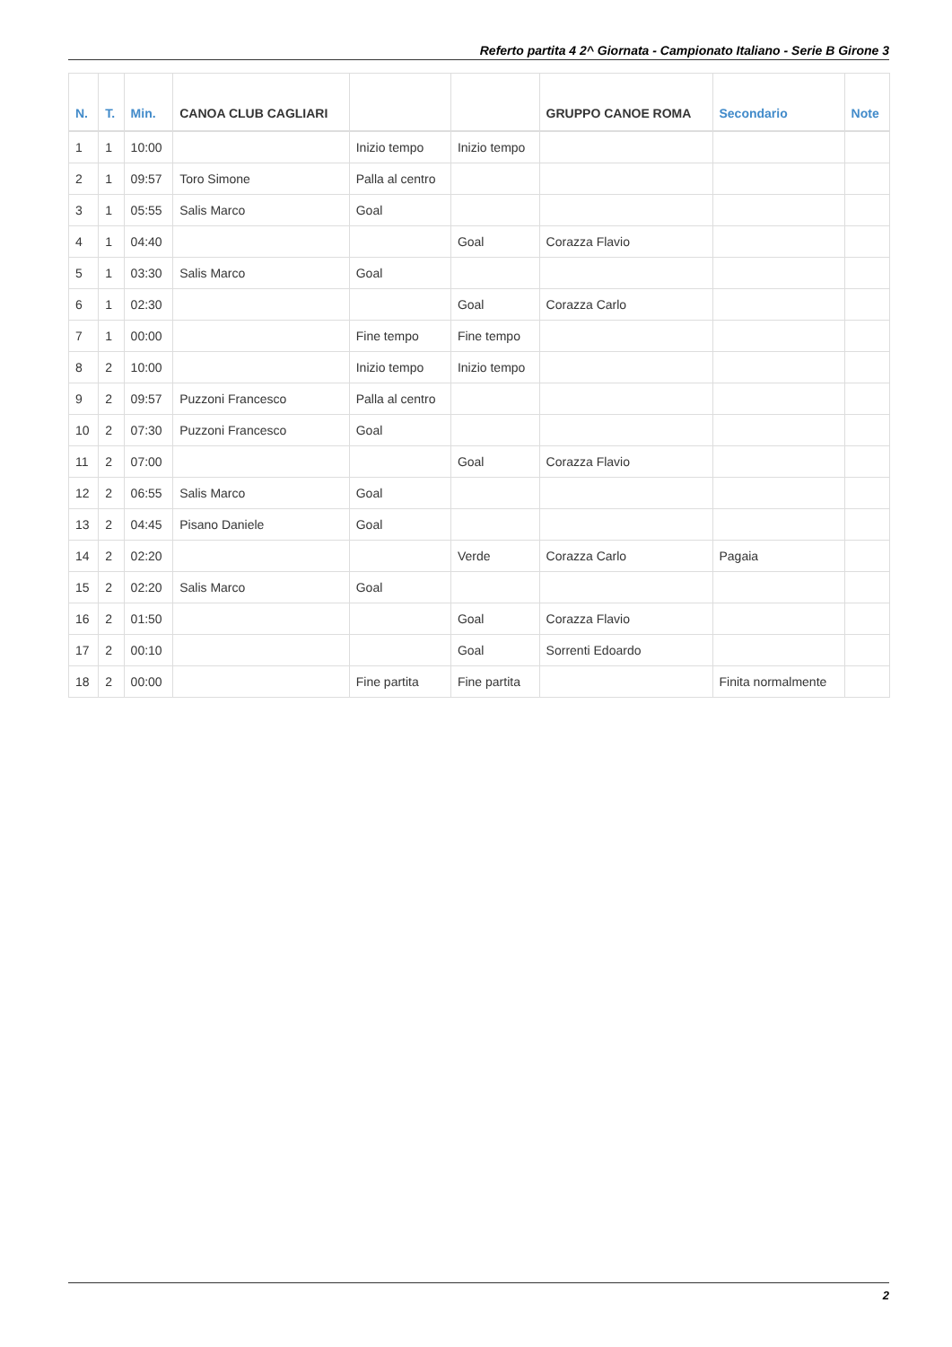Referto partita 4 2^ Giornata - Campionato Italiano - Serie B Girone 3
| N. | T. | Min. | CANOA CLUB CAGLIARI | | | GRUPPO CANOE ROMA | Secondario | Note |
| --- | --- | --- | --- | --- | --- | --- | --- | --- |
| 1 | 1 | 10:00 | | Inizio tempo | Inizio tempo | | | |
| 2 | 1 | 09:57 | Toro Simone | Palla al centro | | | | |
| 3 | 1 | 05:55 | Salis Marco | Goal | | | | |
| 4 | 1 | 04:40 | | | Goal | Corazza Flavio | | |
| 5 | 1 | 03:30 | Salis Marco | Goal | | | | |
| 6 | 1 | 02:30 | | | Goal | Corazza Carlo | | |
| 7 | 1 | 00:00 | | Fine tempo | Fine tempo | | | |
| 8 | 2 | 10:00 | | Inizio tempo | Inizio tempo | | | |
| 9 | 2 | 09:57 | Puzzoni Francesco | Palla al centro | | | | |
| 10 | 2 | 07:30 | Puzzoni Francesco | Goal | | | | |
| 11 | 2 | 07:00 | | | Goal | Corazza Flavio | | |
| 12 | 2 | 06:55 | Salis Marco | Goal | | | | |
| 13 | 2 | 04:45 | Pisano Daniele | Goal | | | | |
| 14 | 2 | 02:20 | | | Verde | Corazza Carlo | Pagaia | |
| 15 | 2 | 02:20 | Salis Marco | Goal | | | | |
| 16 | 2 | 01:50 | | | Goal | Corazza Flavio | | |
| 17 | 2 | 00:10 | | | Goal | Sorrenti Edoardo | | |
| 18 | 2 | 00:00 | | Fine partita | Fine partita | | Finita normalmente | |
2